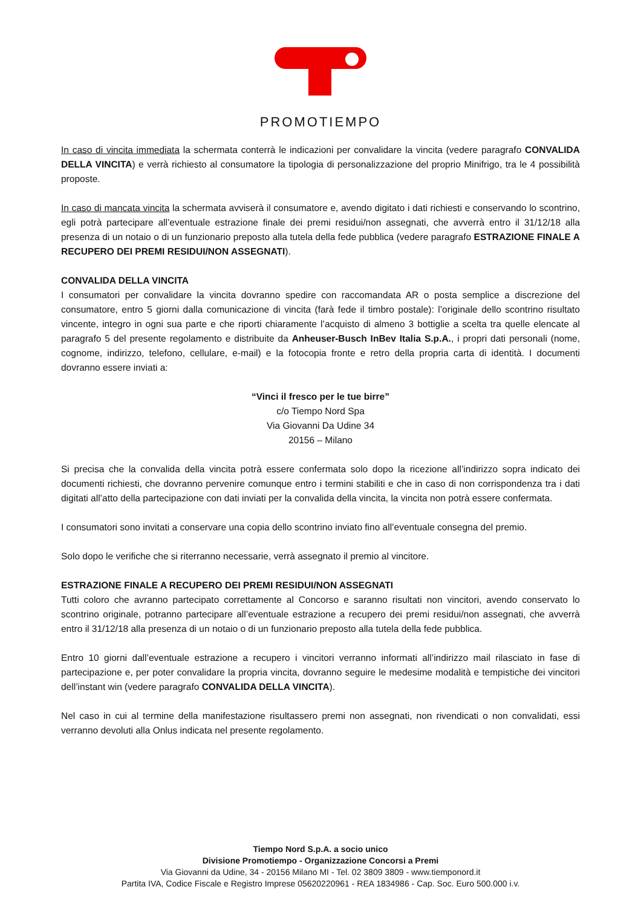PROMOTIEMPO
In caso di vincita immediata la schermata conterrà le indicazioni per convalidare la vincita (vedere paragrafo CONVALIDA DELLA VINCITA) e verrà richiesto al consumatore la tipologia di personalizzazione del proprio Minifrigo, tra le 4 possibilità proposte.
In caso di mancata vincita la schermata avviserà il consumatore e, avendo digitato i dati richiesti e conservando lo scontrino, egli potrà partecipare all’eventuale estrazione finale dei premi residui/non assegnati, che avverrà entro il 31/12/18 alla presenza di un notaio o di un funzionario preposto alla tutela della fede pubblica (vedere paragrafo ESTRAZIONE FINALE A RECUPERO DEI PREMI RESIDUI/NON ASSEGNATI).
CONVALIDA DELLA VINCITA
I consumatori per convalidare la vincita dovranno spedire con raccomandata AR o posta semplice a discrezione del consumatore, entro 5 giorni dalla comunicazione di vincita (farà fede il timbro postale): l’originale dello scontrino risultato vincente, integro in ogni sua parte e che riporti chiaramente l’acquisto di almeno 3 bottiglie a scelta tra quelle elencate al paragrafo 5 del presente regolamento e distribuite da Anheuser-Busch InBev Italia S.p.A., i propri dati personali (nome, cognome, indirizzo, telefono, cellulare, e-mail) e la fotocopia fronte e retro della propria carta di identità. I documenti dovranno essere inviati a:
“Vinci il fresco per le tue birre”
c/o Tiempo Nord Spa
Via Giovanni Da Udine 34
20156 – Milano
Si precisa che la convalida della vincita potrà essere confermata solo dopo la ricezione all’indirizzo sopra indicato dei documenti richiesti, che dovranno pervenire comunque entro i termini stabiliti e che in caso di non corrispondenza tra i dati digitati all’atto della partecipazione con dati inviati per la convalida della vincita, la vincita non potrà essere confermata.
I consumatori sono invitati a conservare una copia dello scontrino inviato fino all’eventuale consegna del premio.
Solo dopo le verifiche che si riterranno necessarie, verrà assegnato il premio al vincitore.
ESTRAZIONE FINALE A RECUPERO DEI PREMI RESIDUI/NON ASSEGNATI
Tutti coloro che avranno partecipato correttamente al Concorso e saranno risultati non vincitori, avendo conservato lo scontrino originale, potranno partecipare all’eventuale estrazione a recupero dei premi residui/non assegnati, che avverrà entro il 31/12/18 alla presenza di un notaio o di un funzionario preposto alla tutela della fede pubblica.
Entro 10 giorni dall’eventuale estrazione a recupero i vincitori verranno informati all’indirizzo mail rilasciato in fase di partecipazione e, per poter convalidare la propria vincita, dovranno seguire le medesime modalità e tempistiche dei vincitori dell’instant win (vedere paragrafo CONVALIDA DELLA VINCITA).
Nel caso in cui al termine della manifestazione risultassero premi non assegnati, non rivendicati o non convalidati, essi verranno devoluti alla Onlus indicata nel presente regolamento.
Tiempo Nord S.p.A. a socio unico
Divisione Promotiempo - Organizzazione Concorsi a Premi
Via Giovanni da Udine, 34 - 20156 Milano MI - Tel. 02 3809 3809 - www.tiemponord.it
Partita IVA, Codice Fiscale e Registro Imprese 05620220961 - REA 1834986 - Cap. Soc. Euro 500.000 i.v.